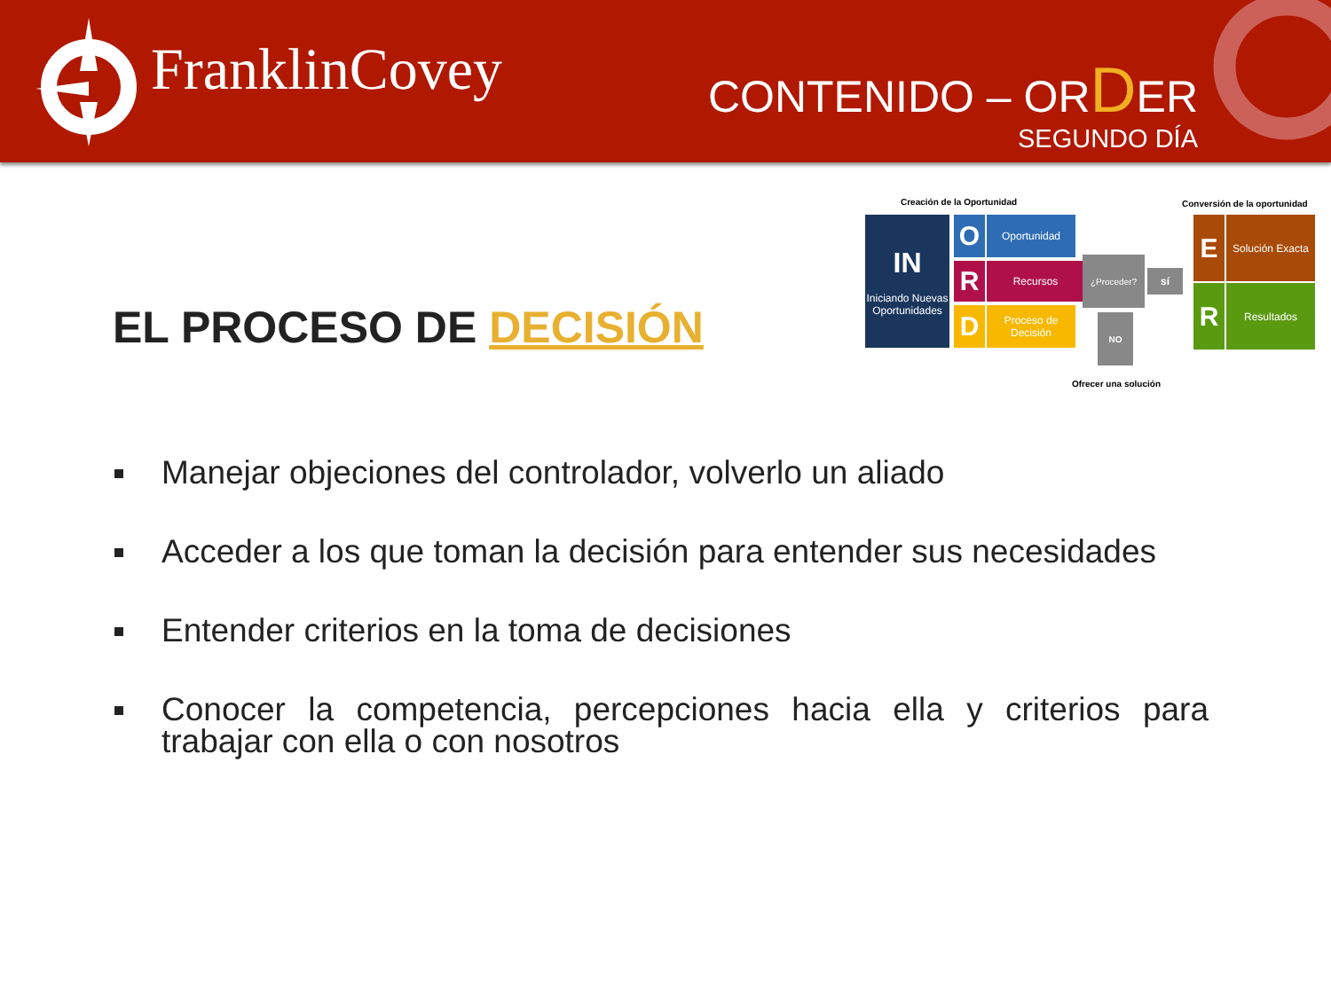FranklinCovey CONTENIDO – ORDER
SEGUNDO DÍA
Creación de la Oportunidad Conversión de la oportunidad
IN
Iniciando Nuevas Oportunidades
O Oportunidad
R Recursos
D
Proceso de Decisión
¿Proceder?
sí
NO
Ofrecer una solución
E
Solución Exacta
R Resultados
EL PROCESO DE DECISIÓN
Manejar objeciones del controlador, volverlo un aliado
Acceder a los que toman la decisión para entender sus necesidades
Entender criterios en la toma de decisiones
Conocer la competencia, percepciones hacia ella y criterios para trabajar con ella o con nosotros